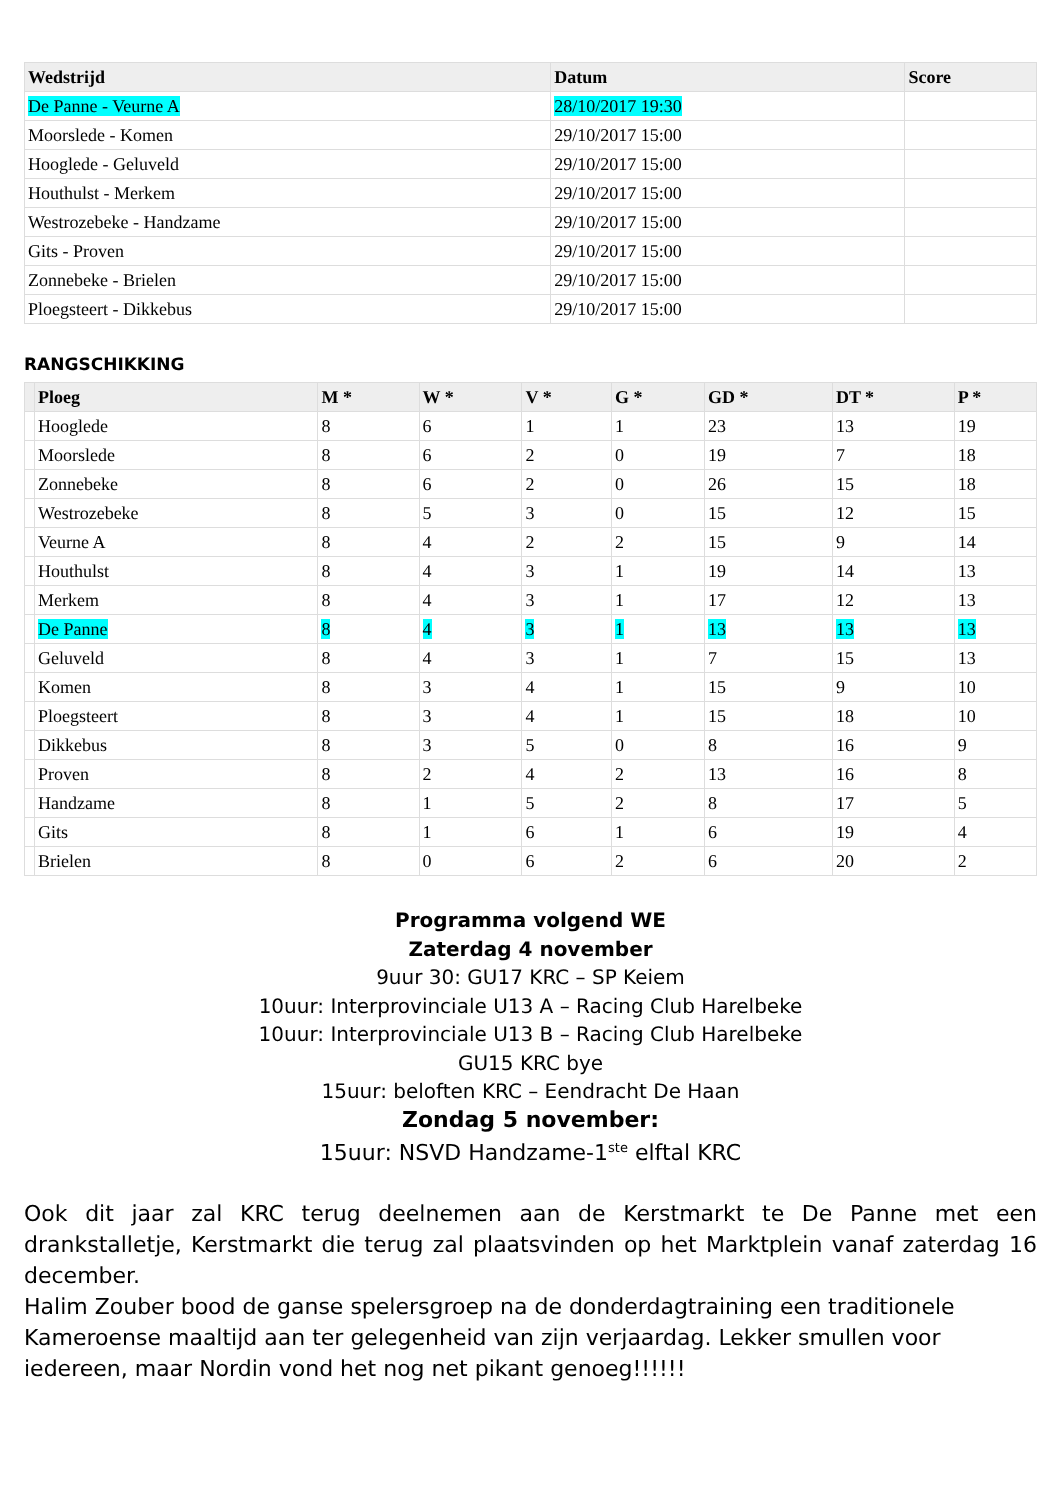| Wedstrijd | Datum | Score |
| --- | --- | --- |
| De Panne - Veurne A | 28/10/2017 19:30 | |
| Moorslede - Komen | 29/10/2017 15:00 | |
| Hooglede - Geluveld | 29/10/2017 15:00 | |
| Houthulst - Merkem | 29/10/2017 15:00 | |
| Westrozebeke - Handzame | 29/10/2017 15:00 | |
| Gits - Proven | 29/10/2017 15:00 | |
| Zonnebeke - Brielen | 29/10/2017 15:00 | |
| Ploegsteert - Dikkebus | 29/10/2017 15:00 | |
RANGSCHIKKING
| | Ploeg | M * | W * | V * | G * | GD * | DT * | P * |
| --- | --- | --- | --- | --- | --- | --- | --- | --- |
| | Hooglede | 8 | 6 | 1 | 1 | 23 | 13 | 19 |
| | Moorslede | 8 | 6 | 2 | 0 | 19 | 7 | 18 |
| | Zonnebeke | 8 | 6 | 2 | 0 | 26 | 15 | 18 |
| | Westrozebeke | 8 | 5 | 3 | 0 | 15 | 12 | 15 |
| | Veurne A | 8 | 4 | 2 | 2 | 15 | 9 | 14 |
| | Houthulst | 8 | 4 | 3 | 1 | 19 | 14 | 13 |
| | Merkem | 8 | 4 | 3 | 1 | 17 | 12 | 13 |
| | De Panne | 8 | 4 | 3 | 1 | 13 | 13 | 13 |
| | Geluveld | 8 | 4 | 3 | 1 | 7 | 15 | 13 |
| | Komen | 8 | 3 | 4 | 1 | 15 | 9 | 10 |
| | Ploegsteert | 8 | 3 | 4 | 1 | 15 | 18 | 10 |
| | Dikkebus | 8 | 3 | 5 | 0 | 8 | 16 | 9 |
| | Proven | 8 | 2 | 4 | 2 | 13 | 16 | 8 |
| | Handzame | 8 | 1 | 5 | 2 | 8 | 17 | 5 |
| | Gits | 8 | 1 | 6 | 1 | 6 | 19 | 4 |
| | Brielen | 8 | 0 | 6 | 2 | 6 | 20 | 2 |
Programma volgend WE
Zaterdag 4 november
9uur 30: GU17 KRC – SP Keiem
10uur: Interprovinciale U13 A – Racing Club Harelbeke
10uur: Interprovinciale U13 B – Racing Club Harelbeke
GU15 KRC bye
15uur: beloften KRC – Eendracht De Haan
Zondag 5 november:
15uur: NSVD Handzame-1<sup>ste</sup> elftal KRC
Ook dit jaar zal KRC terug deelnemen aan de Kerstmarkt te De Panne met een drankstalletje, Kerstmarkt die terug zal plaatsvinden op het Marktplein vanaf zaterdag 16 december.
Halim Zouber bood de ganse spelersgroep na de donderdagtraining een traditionele Kameroense maaltijd aan ter gelegenheid van zijn verjaardag. Lekker smullen voor iedereen, maar Nordin vond het nog net pikant genoeg!!!!!!